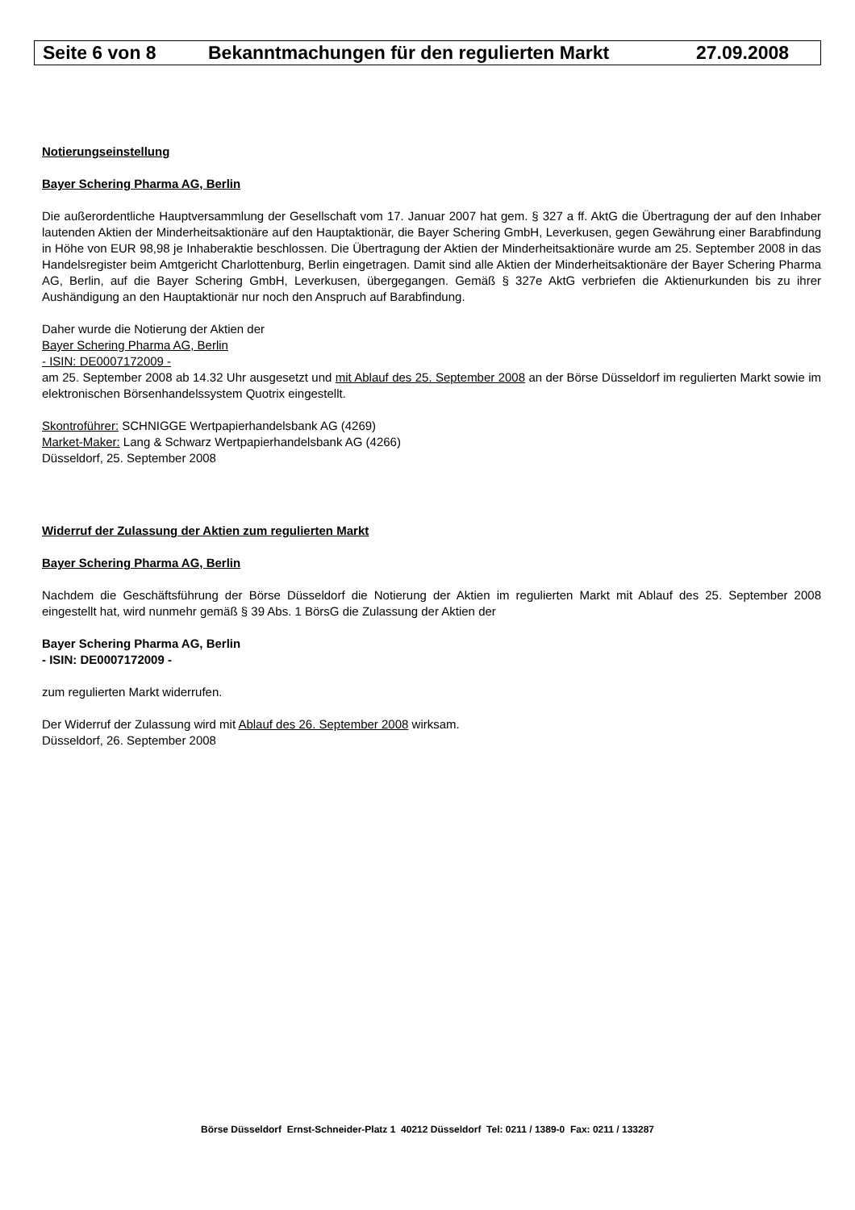Seite 6 von 8 Bekanntmachungen für den regulierten Markt 27.09.2008
Notierungseinstellung
Bayer Schering Pharma AG, Berlin
Die außerordentliche Hauptversammlung der Gesellschaft vom 17. Januar 2007 hat gem. § 327 a ff. AktG die Übertragung der auf den Inhaber lautenden Aktien der Minderheitsaktionäre auf den Hauptaktionär, die Bayer Schering GmbH, Leverkusen, gegen Gewährung einer Barabfindung in Höhe von EUR 98,98 je Inhaberaktie beschlossen. Die Übertragung der Aktien der Minderheitsaktionäre wurde am 25. September 2008 in das Handelsregister beim Amtgericht Charlottenburg, Berlin eingetragen. Damit sind alle Aktien der Minderheitsaktionäre der Bayer Schering Pharma AG, Berlin, auf die Bayer Schering GmbH, Leverkusen, übergegangen. Gemäß § 327e AktG verbriefen die Aktienurkunden bis zu ihrer Aushändigung an den Hauptaktionär nur noch den Anspruch auf Barabfindung.
Daher wurde die Notierung der Aktien der
Bayer Schering Pharma AG, Berlin
- ISIN: DE0007172009 -
am 25. September 2008 ab 14.32 Uhr ausgesetzt und mit Ablauf des 25. September 2008 an der Börse Düsseldorf im regulierten Markt sowie im elektronischen Börsenhandelssystem Quotrix eingestellt.
Skontroführer: SCHNIGGE Wertpapierhandelsbank AG (4269)
Market-Maker: Lang & Schwarz Wertpapierhandelsbank AG (4266)
Düsseldorf, 25. September 2008
Widerruf der Zulassung der Aktien zum regulierten Markt
Bayer Schering Pharma AG, Berlin
Nachdem die Geschäftsführung der Börse Düsseldorf die Notierung der Aktien im regulierten Markt mit Ablauf des 25. September 2008 eingestellt hat, wird nunmehr gemäß § 39 Abs. 1 BörsG die Zulassung der Aktien der
Bayer Schering Pharma AG, Berlin
- ISIN: DE0007172009 -
zum regulierten Markt widerrufen.
Der Widerruf der Zulassung wird mit Ablauf des 26. September 2008 wirksam.
Düsseldorf, 26. September 2008
Börse Düsseldorf Ernst-Schneider-Platz 1 40212 Düsseldorf Tel: 0211 / 1389-0 Fax: 0211 / 133287